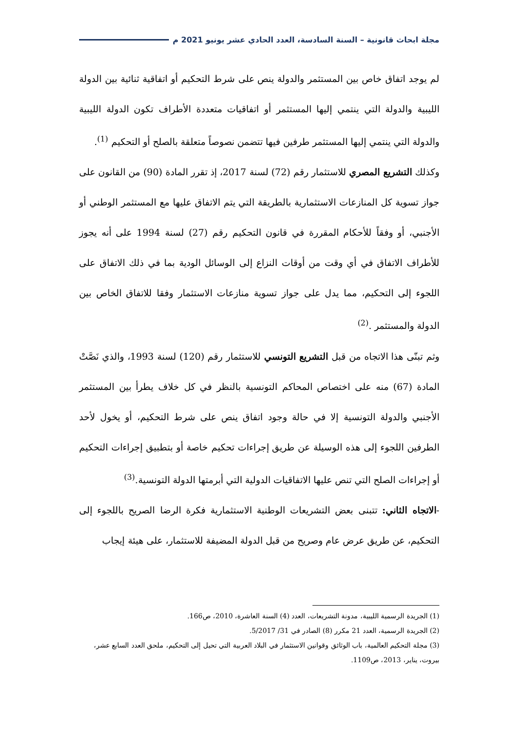مجلة ابحاث قانونية – السنة السادسة، العدد الحادي عشر يونيو 2021 م
لم يوجد اتفاق خاص بين المستثمر والدولة ينص على شرط التحكيم أو اتفاقية ثنائية بين الدولة الليبية والدولة التي ينتمي إليها المستثمر أو اتفاقيات متعددة الأطراف تكون الدولة الليبية والدولة التي ينتمي إليها المستثمر طرفين فيها تتضمن نصوصاً متعلقة بالصلح أو التحكيم <sup>(1)</sup>.
وكذلك التشريع المصري للاستثمار رقم (72) لسنة 2017، إذ تقرر المادة (90) من القانون على جواز تسوية كل المنازعات الاستثمارية بالطريقة التي يتم الاتفاق عليها مع المستثمر الوطني أو الأجنبي، أو وفقاً للأحكام المقررة في قانون التحكيم رقم (27) لسنة 1994 على أنه يجوز للأطراف الاتفاق في أي وقت من أوقات النزاع إلى الوسائل الودية بما في ذلك الاتفاق على اللجوء إلى التحكيم، مما يدل على جواز تسوية منازعات الاستثمار وفقا للاتفاق الخاص بين الدولة والمستثمر .<sup>(2)</sup>
وثم تبنّى هذا الاتجاه من قبل التشريع التونسي للاستثمار رقم (120) لسنة 1993، والذي نَصَّتْ المادة (67) منه على اختصاص المحاكم التونسية بالنظر في كل خلاف يطرأ بين المستثمر الأجنبي والدولة التونسية إلا في حالة وجود اتفاق ينص على شرط التحكيم، أو يخول لأحد الطرفين اللجوء إلى هذه الوسيلة عن طريق إجراءات تحكيم خاصة أو بتطبيق إجراءات التحكيم أو إجراءات الصلح التي تنص عليها الاتفاقيات الدولية التي أبرمتها الدولة التونسية.<sup>(3)</sup>
-الاتجاه الثاني: تتبنى بعض التشريعات الوطنية الاستثمارية فكرة الرضا الصريح باللجوء إلى التحكيم، عن طريق عرض عام وصريح من قبل الدولة المضيفة للاستثمار، على هيئة إيجاب
(1) الجريدة الرسمية الليبية، مدونة التشريعات، العدد (4) السنة العاشرة، 2010، ص166.
(2) الجريدة الرسمية، العدد 21 مكرر (8) الصادر في 31/ 5/2017.
(3) مجلة التحكيم العالمية، باب الوثائق وقوانين الاستثمار في البلاد العربية التي تحيل إلى التحكيم، ملحق العدد السابع عشر، بيروت، يناير، 2013، ص1109.